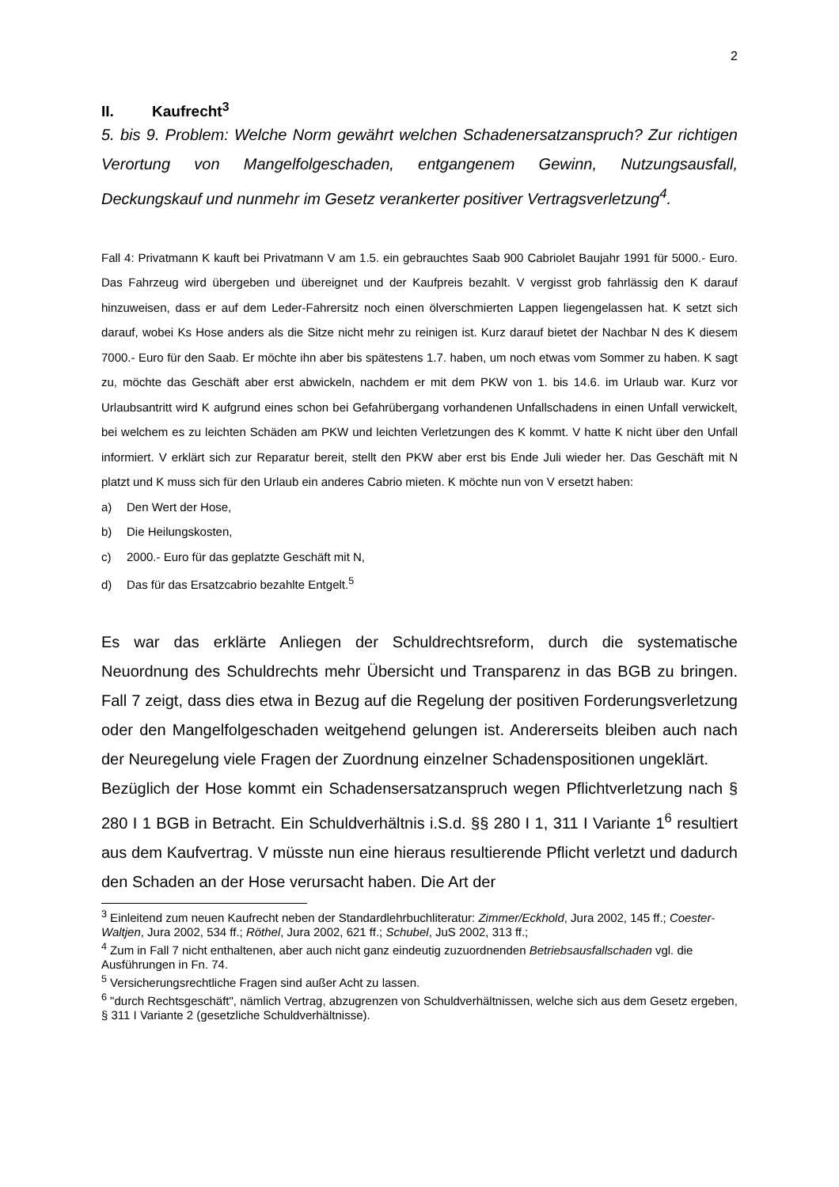2
II. Kaufrecht<sup>3</sup>
5. bis 9. Problem: Welche Norm gewährt welchen Schadenersatzanspruch? Zur richtigen Verortung von Mangelfolgeschaden, entgangenem Gewinn, Nutzungsausfall, Deckungskauf und nunmehr im Gesetz verankerter positiver Vertragsverletzung<sup>4</sup>.
Fall 4: Privatmann K kauft bei Privatmann V am 1.5. ein gebrauchtes Saab 900 Cabriolet Baujahr 1991 für 5000.- Euro. Das Fahrzeug wird übergeben und übereignet und der Kaufpreis bezahlt. V vergisst grob fahrlässig den K darauf hinzuweisen, dass er auf dem Leder-Fahrersitz noch einen ölverschmierten Lappen liegengelassen hat. K setzt sich darauf, wobei Ks Hose anders als die Sitze nicht mehr zu reinigen ist. Kurz darauf bietet der Nachbar N des K diesem 7000.- Euro für den Saab. Er möchte ihn aber bis spätestens 1.7. haben, um noch etwas vom Sommer zu haben. K sagt zu, möchte das Geschäft aber erst abwickeln, nachdem er mit dem PKW von 1. bis 14.6. im Urlaub war. Kurz vor Urlaubsantritt wird K aufgrund eines schon bei Gefahrübergang vorhandenen Unfallschadens in einen Unfall verwickelt, bei welchem es zu leichten Schäden am PKW und leichten Verletzungen des K kommt. V hatte K nicht über den Unfall informiert. V erklärt sich zur Reparatur bereit, stellt den PKW aber erst bis Ende Juli wieder her. Das Geschäft mit N platzt und K muss sich für den Urlaub ein anderes Cabrio mieten. K möchte nun von V ersetzt haben:
a) Den Wert der Hose,
b) Die Heilungskosten,
c) 2000.- Euro für das geplatzte Geschäft mit N,
d) Das für das Ersatzcabrio bezahlte Entgelt.<sup>5</sup>
Es war das erklärte Anliegen der Schuldrechtsreform, durch die systematische Neuordnung des Schuldrechts mehr Übersicht und Transparenz in das BGB zu bringen. Fall 7 zeigt, dass dies etwa in Bezug auf die Regelung der positiven Forderungsverletzung oder den Mangelfolgeschaden weitgehend gelungen ist. Andererseits bleiben auch nach der Neuregelung viele Fragen der Zuordnung einzelner Schadenspositionen ungeklärt.
Bezüglich der Hose kommt ein Schadensersatzanspruch wegen Pflichtverletzung nach § 280 I 1 BGB in Betracht. Ein Schuldverhältnis i.S.d. §§ 280 I 1, 311 I Variante 1<sup>6</sup> resultiert aus dem Kaufvertrag. V müsste nun eine hieraus resultierende Pflicht verletzt und dadurch den Schaden an der Hose verursacht haben. Die Art der
<sup>3</sup> Einleitend zum neuen Kaufrecht neben der Standardlehrbuchliteratur: Zimmer/Eckhold, Jura 2002, 145 ff.; Coester-Waltjen, Jura 2002, 534 ff.; Röthel, Jura 2002, 621 ff.; Schubel, JuS 2002, 313 ff.;
<sup>4</sup> Zum in Fall 7 nicht enthaltenen, aber auch nicht ganz eindeutig zuzuordnenden Betriebsausfallschaden vgl. die Ausführungen in Fn. 74.
<sup>5</sup> Versicherungsrechtliche Fragen sind außer Acht zu lassen.
<sup>6</sup> "durch Rechtsgeschäft", nämlich Vertrag, abzugrenzen von Schuldverhältnissen, welche sich aus dem Gesetz ergeben, § 311 I Variante 2 (gesetzliche Schuldverhältnisse).